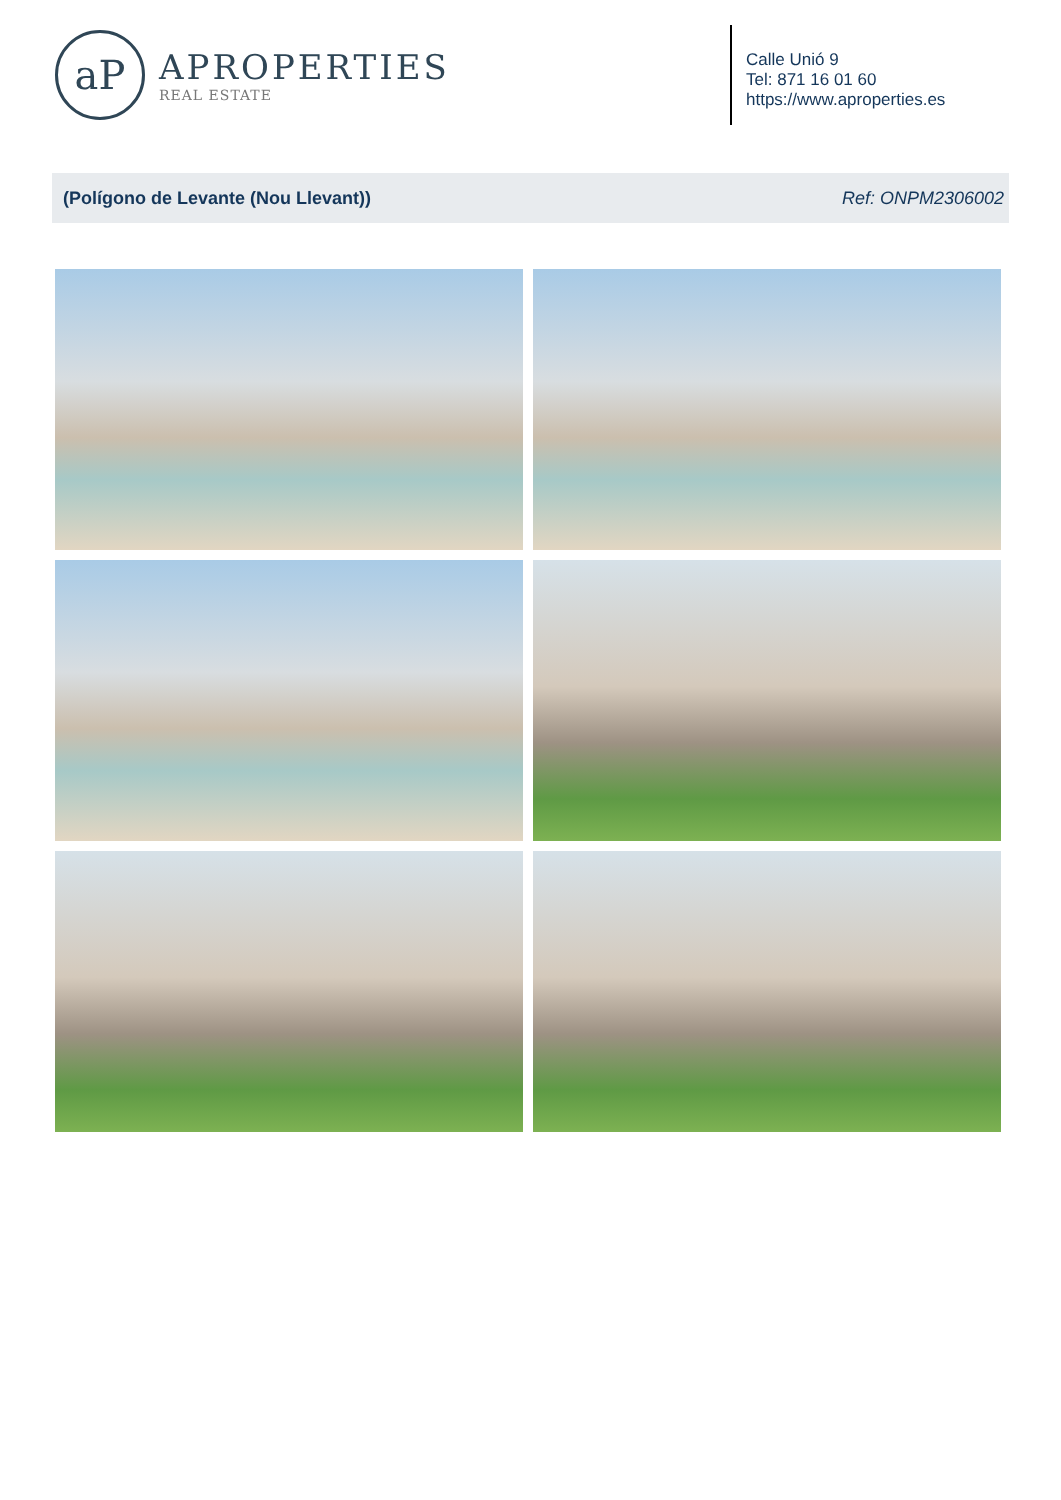aP
APROPERTIES
REAL ESTATE
Calle Unió 9
Tel: 871 16 01 60
https://www.aproperties.es
(Polígono de Levante (Nou Llevant)) Ref: ONPM2306002